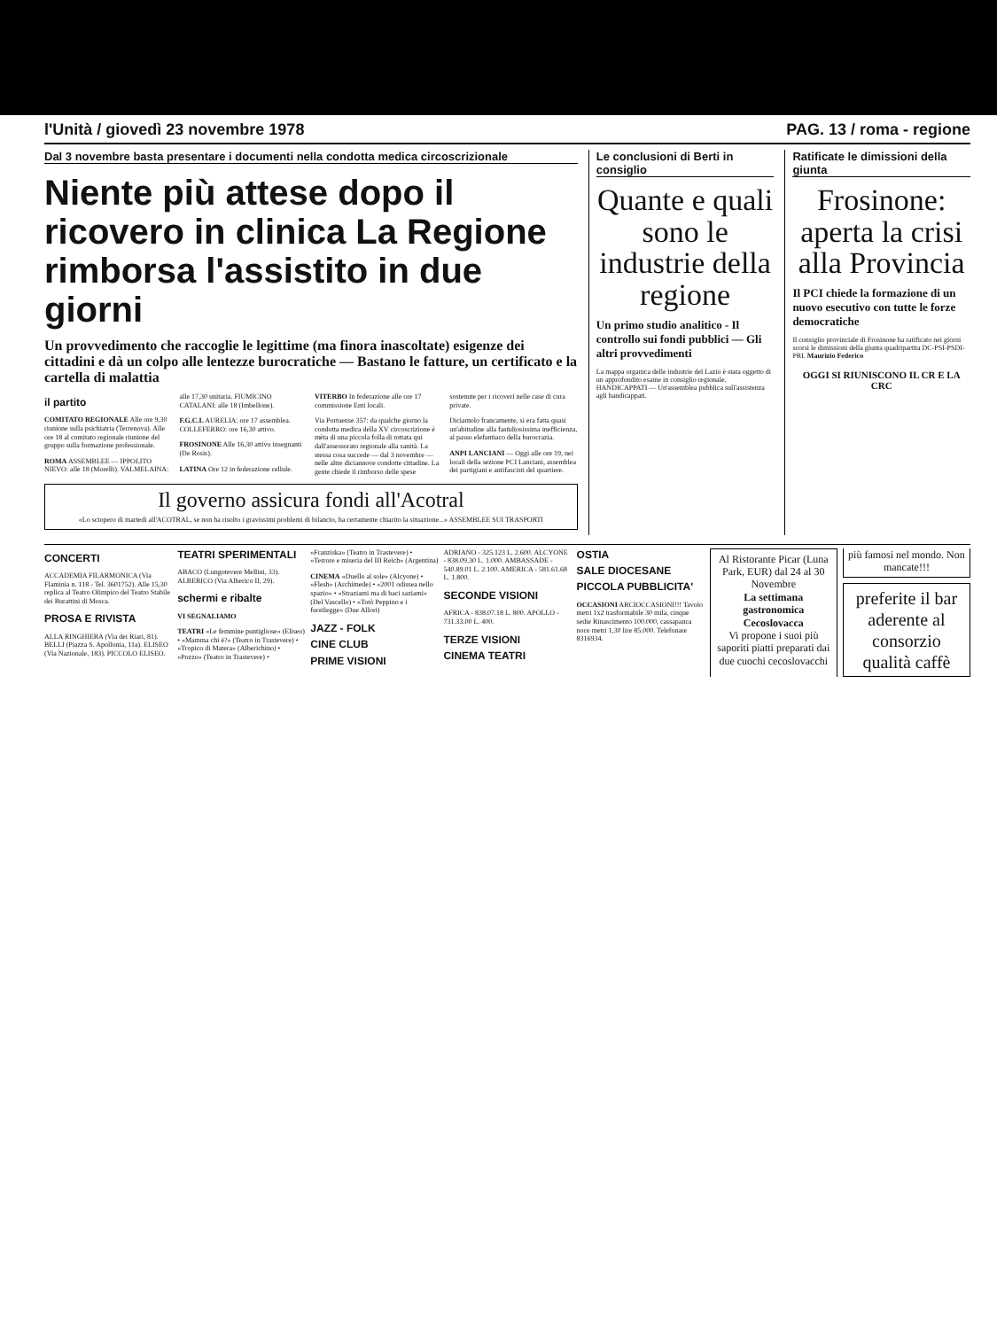l'Unità / giovedì 23 novembre 1978 PAG. 13 / roma - regione
Dal 3 novembre basta presentare i documenti nella condotta medica circoscrizionale
Niente più attese dopo il ricovero in clinica La Regione rimborsa l'assistito in due giorni
Un provvedimento che raccoglie le legittime (ma finora inascoltate) esigenze dei cittadini e dà un colpo alle lentezze burocratiche — Bastano le fatture, un certificato e la cartella di malattia
il partito
COMITATO REGIONALE Alle ore 9,30 riunione sulla psichiatria (Terrenova). Alle ore 18 al comitato regionale riunione del gruppo sulla formazione professionale.
ROMA ASSEMBLEE — IPPOLITO NIEVO: alle 18 (Morelli). VALMELAINA: alle 17,30 unitaria. FIUMICINO CATALANI: alle 18 (Imbellone).
F.G.C.I. AURELIA: ore 17 assemblea. COLLEFERRO: ore 16,30 attivo.
FROSINONE Alle 16,30 attivo insegnanti (De Rosis).
LATINA Ore 12 in federazione cellule.
VITERBO In federazione alle ore 17 commissione Enti locali.
Via Portuense 357: da qualche giorno la condotta medica della XV circoscrizione è mèta di una piccola folla di rottata qui dall'assessorato regionale alla sanità. La stessa cosa succede — dal 3 novembre — nelle altre diciannove condotte cittadine. La gente chiede il rimborso delle spese sostenute per i ricoveri nelle case di cura private.
Diciamolo francamente, si era fatta quasi un'abitudine alla fastidiosissima inefficienza, al passo elefantiaco della burocrazia.
ANPI LANCIANI — Oggi alle ore 19, nei locali della sezione PCI Lanciani, assemblea dei partigiani e antifascisti del quartiere.
Il governo assicura fondi all'Acotral
«Lo sciopero di martedì all'ACOTRAL, se non ha risolto i gravissimi problemi di bilancio, ha certamente chiarito la situazione...» ASSEMBLEE SUI TRASPORTI
Le conclusioni di Berti in consiglio
Quante e quali sono le industrie della regione
Un primo studio analitico - Il controllo sui fondi pubblici — Gli altri provvedimenti
La mappa organica delle industrie del Lazio è stata oggetto di un approfondito esame in consiglio regionale. HANDICAPPATI — Un'assemblea pubblica sull'assistenza agli handicappati.
Ratificate le dimissioni della giunta
Frosinone: aperta la crisi alla Provincia
Il PCI chiede la formazione di un nuovo esecutivo con tutte le forze democratiche
Il consiglio provinciale di Frosinone ha ratificato nei giorni scorsi le dimissioni della giunta quadripartita DC-PSI-PSDI-PRI. Maurizio Federico
OGGI SI RIUNISCONO IL CR E LA CRC
CONCERTI
ACCADEMIA FILARMONICA (Via Flaminia n. 118 - Tel. 3601752). Alle 15,30 replica al Teatro Olimpico del Teatro Stabile dei Burattini di Mosca.
PROSA E RIVISTA
ALLA RINGHIERA (Via dei Riari, 81). BELLI (Piazza S. Apollonia, 11a). ELISEO (Via Nazionale, 183). PICCOLO ELISEO.
TEATRI SPERIMENTALI
ABACO (Lungotevere Mellini, 33). ALBERICO (Via Alberico II, 29).
schermi e ribalte
VI SEGNALIAMO
TEATRI «Le femmine puntigliose» (Eliseo) • «Mamma chi è?» (Teatro in Trastevere) • «Tropico di Matera» (Alberichino) • «Pozzo» (Teatro in Trastevere) • «Franziska» (Teatro in Trastevere) • «Terrore e miseria del III Reich» (Argentina)
CINEMA «Duello al sole» (Alcyone) • «Flesh» (Archimede) • «2001 odissea nello spazio» • «Straziami ma di baci saziami» (Del Vascello) • «Totò Peppino e i fuorilegge» (Due Allori)
JAZZ - FOLK
CINE CLUB
PRIME VISIONI
ADRIANO - 325.123 L. 2.600. ALCYONE - 838.09.30 L. 1.000. AMBASSADE - 540.89.01 L. 2.100. AMERICA - 581.61.68 L. 1.800.
SECONDE VISIONI
AFRICA - 838.07.18 L. 800. APOLLO - 731.33.00 L. 400.
TERZE VISIONI
CINEMA TEATRI
OSTIA
SALE DIOCESANE
PICCOLA PUBBLICITA'
OCCASIONI ARCIOCCASIONI!!! Tavolo metri 1x2 trasformabile 30 mila, cinque sedie Rinascimento 100.000, cassapanca noce metri 1,30 lire 85.000. Telefonare 8316934.
Al Ristorante Picar (Luna Park, EUR) dal 24 al 30 Novembre
La settimana gastronomica Cecoslovacca
Vi propone i suoi più saporiti piatti preparati dai due cuochi cecoslovacchi più famosi nel mondo. Non mancate!!!
preferite il bar aderente al
consorzio qualità caffè